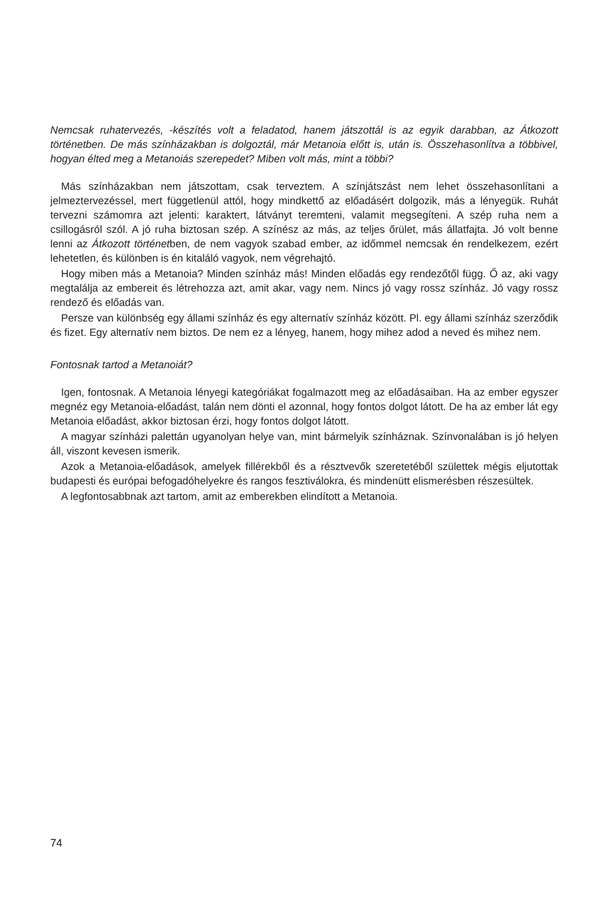Nemcsak ruhatervezés, -készítés volt a feladatod, hanem játszottál is az egyik darabban, az Átkozott történetben. De más színházakban is dolgoztál, már Metanoia előtt is, után is. Összehasonlítva a többivel, hogyan élted meg a Metanoiás szerepedet? Miben volt más, mint a többi?
Más színházakban nem játszottam, csak terveztem. A színjátszást nem lehet összehasonlítani a jelmeztervezéssel, mert függetlenül attól, hogy mindkettő az előadásért dolgozik, más a lényegük. Ruhát tervezni számomra azt jelenti: karaktert, látványt teremteni, valamit megsegíteni. A szép ruha nem a csillogásról szól. A jó ruha biztosan szép. A színész az más, az teljes őrület, más állatfajta. Jó volt benne lenni az Átkozott történetben, de nem vagyok szabad ember, az időmmel nemcsak én rendelkezem, ezért lehetetlen, és különben is én kitaláló vagyok, nem végrehajtó.
Hogy miben más a Metanoia? Minden színház más! Minden előadás egy rendezőtől függ. Ő az, aki vagy megtalálja az embereit és létrehozza azt, amit akar, vagy nem. Nincs jó vagy rossz színház. Jó vagy rossz rendező és előadás van.
Persze van különbség egy állami színház és egy alternatív színház között. Pl. egy állami színház szerződik és fizet. Egy alternatív nem biztos. De nem ez a lényeg, hanem, hogy mihez adod a neved és mihez nem.
Fontosnak tartod a Metanoiát?
Igen, fontosnak. A Metanoia lényegi kategóriákat fogalmazott meg az előadásaiban. Ha az ember egyszer megnéz egy Metanoia-előadást, talán nem dönti el azonnal, hogy fontos dolgot látott. De ha az ember lát egy Metanoia előadást, akkor biztosan érzi, hogy fontos dolgot látott.
A magyar színházi palettán ugyanolyan helye van, mint bármelyik színháznak. Színvonalában is jó helyen áll, viszont kevesen ismerik.
Azok a Metanoia-előadások, amelyek fillérekből és a résztvevők szeretetéből születtek mégis eljutottak budapesti és európai befogadóhelyekre és rangos fesztiválokra, és mindenütt elismerésben részesültek.
A legfontosabbnak azt tartom, amit az emberekben elindított a Metanoia.
74